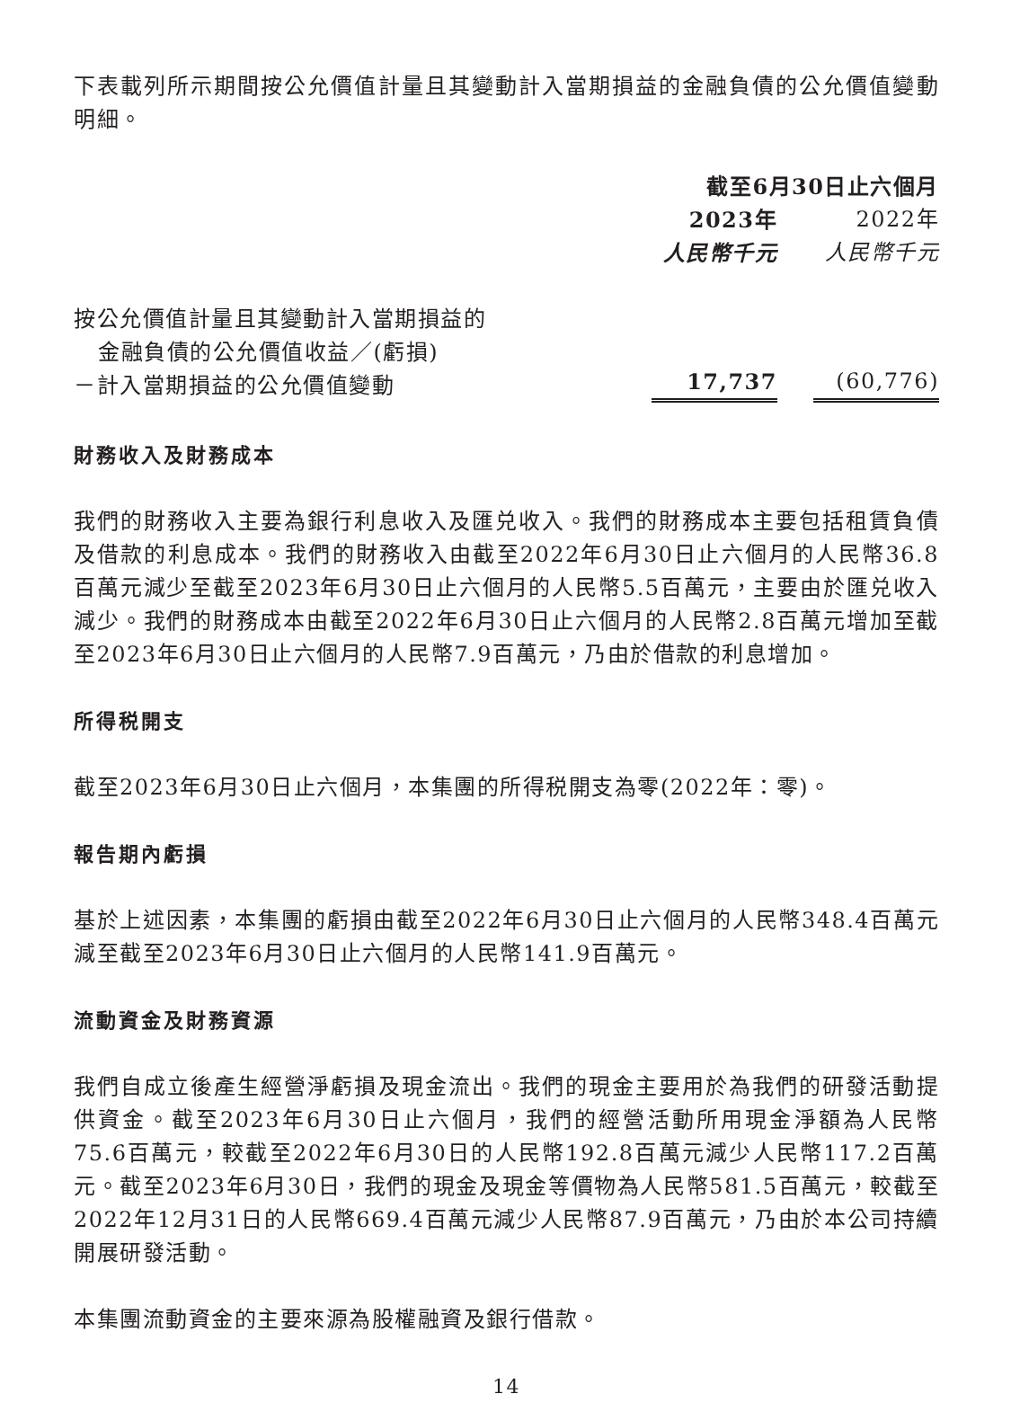下表載列所示期間按公允價值計量且其變動計入當期損益的金融負債的公允價值變動明細。
| | 截至6月30日止六個月 | |
| | 2023年 | 2022年 |
| | 人民幣千元 | 人民幣千元 |
| 按公允價值計量且其變動計入當期損益的 金融負債的公允價值收益／(虧損) －計入當期損益的公允價值變動 | 17,737 | (60,776) |
財務收入及財務成本
我們的財務收入主要為銀行利息收入及匯兑收入。我們的財務成本主要包括租賃負債及借款的利息成本。我們的財務收入由截至2022年6月30日止六個月的人民幣36.8百萬元減少至截至2023年6月30日止六個月的人民幣5.5百萬元，主要由於匯兑收入減少。我們的財務成本由截至2022年6月30日止六個月的人民幣2.8百萬元增加至截至2023年6月30日止六個月的人民幣7.9百萬元，乃由於借款的利息增加。
所得税開支
截至2023年6月30日止六個月，本集團的所得税開支為零(2022年：零)。
報告期內虧損
基於上述因素，本集團的虧損由截至2022年6月30日止六個月的人民幣348.4百萬元減至截至2023年6月30日止六個月的人民幣141.9百萬元。
流動資金及財務資源
我們自成立後產生經營淨虧損及現金流出。我們的現金主要用於為我們的研發活動提供資金。截至2023年6月30日止六個月，我們的經營活動所用現金淨額為人民幣75.6百萬元，較截至2022年6月30日的人民幣192.8百萬元減少人民幣117.2百萬元。截至2023年6月30日，我們的現金及現金等價物為人民幣581.5百萬元，較截至2022年12月31日的人民幣669.4百萬元減少人民幣87.9百萬元，乃由於本公司持續開展研發活動。
本集團流動資金的主要來源為股權融資及銀行借款。
14